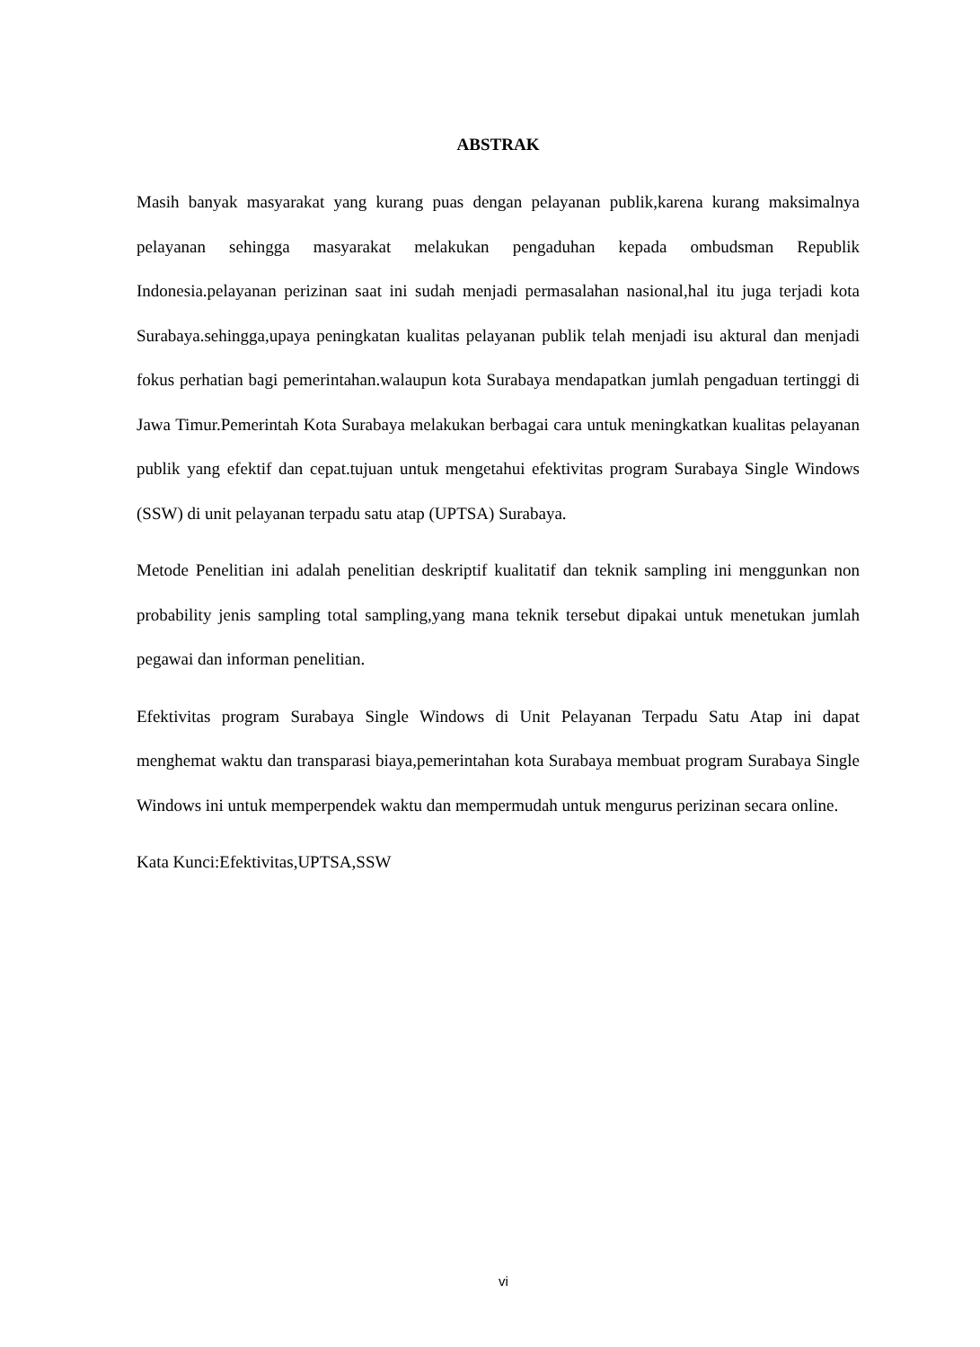ABSTRAK
Masih banyak masyarakat yang kurang puas dengan pelayanan publik,karena kurang maksimalnya pelayanan sehingga masyarakat melakukan pengaduhan kepada ombudsman Republik Indonesia.pelayanan perizinan saat ini sudah menjadi permasalahan nasional,hal itu juga terjadi kota Surabaya.sehingga,upaya peningkatan kualitas pelayanan publik telah menjadi isu aktural dan menjadi fokus perhatian bagi pemerintahan.walaupun kota Surabaya mendapatkan jumlah pengaduan tertinggi di Jawa Timur.Pemerintah Kota Surabaya melakukan berbagai cara untuk meningkatkan kualitas pelayanan publik yang efektif dan cepat.tujuan untuk mengetahui efektivitas program Surabaya Single Windows (SSW) di unit pelayanan terpadu satu atap (UPTSA) Surabaya.
Metode Penelitian ini adalah penelitian deskriptif kualitatif dan teknik sampling ini menggunkan non probability jenis sampling total sampling,yang mana teknik tersebut dipakai untuk menetukan jumlah pegawai dan informan penelitian.
Efektivitas program Surabaya Single Windows di Unit Pelayanan Terpadu Satu Atap ini dapat menghemat waktu dan transparasi biaya,pemerintahan kota Surabaya membuat program Surabaya Single Windows ini untuk memperpendek waktu dan mempermudah untuk mengurus perizinan secara online.
Kata Kunci:Efektivitas,UPTSA,SSW
vi